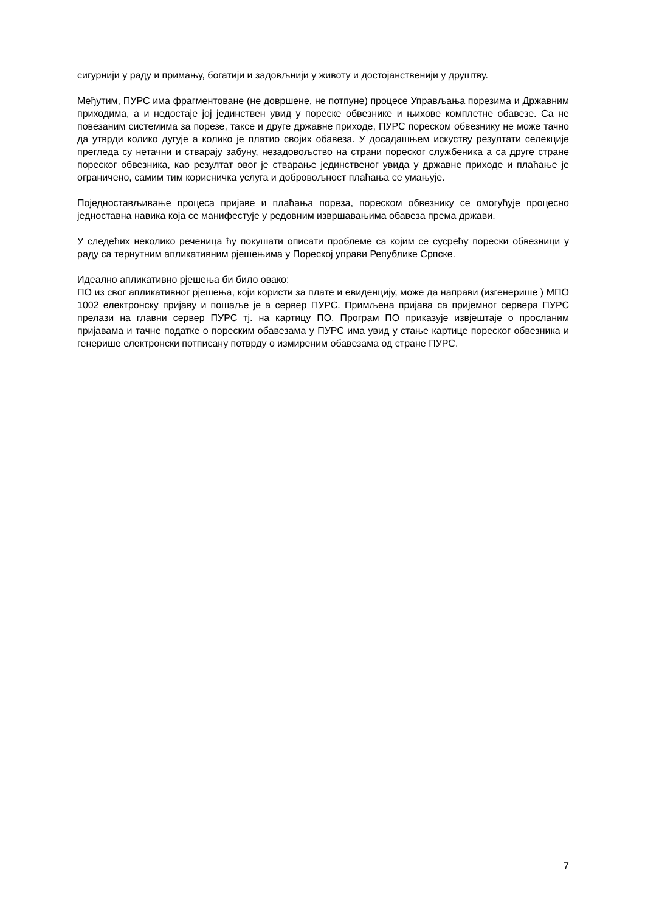сигурнији у раду и примању, богатији и задовљнији у животу и достојанственији у друштву.
Међутим, ПУРС има фрагментоване (не довршене, не потпуне) процесе Управљања порезима и Државним приходима, а и недостаје јој јединствен увид у пореске обвезнике и њихове комплетне обавезе. Са не повезаним системима за порезе, таксе и друге државне приходе, ПУРС пореском обвезнику не може тачно да утврди колико дугује а колико је платио својих обавеза. У досадашњем искуству резултати селекције прегледа су нетачни и стварају забуну, незадовољство на страни пореског службеника а са друге стране пореског обвезника, као резултат овог је стварање јединственог увида у државне приходе и плаћање је ограничено, самим тим корисничка услуга и добровољност плаћања се умањује.
Поједностављивање процеса пријаве и плаћања пореза, пореском обвезнику се омогућује процесно једноставна навика која се манифестује у редовним извршавањима обавеза према држави.
У следећих неколико реченица ћу покушати описати проблеме са којим се сусрећу порески обвезници у раду са тернутним апликативним рјешењима у Пореској управи Републике Српске.
Идеално апликативно рјешења би било овако:
ПО из свог апликативног рјешења, који користи за плате и евиденцију, може да направи (изгенерише ) МПО 1002 електронску пријаву и пошаље је а сервер ПУРС. Примљена пријава са пријемног сервера ПУРС прелази на главни сервер ПУРС тј. на картицу ПО. Програм ПО приказује извјештаје о просланим пријавама и тачне податке о пореским обавезама у ПУРС има увид у стање картице пореског обвезника и генерише електронски потписану потврду о измиреним обавезама од стране ПУРС.
7